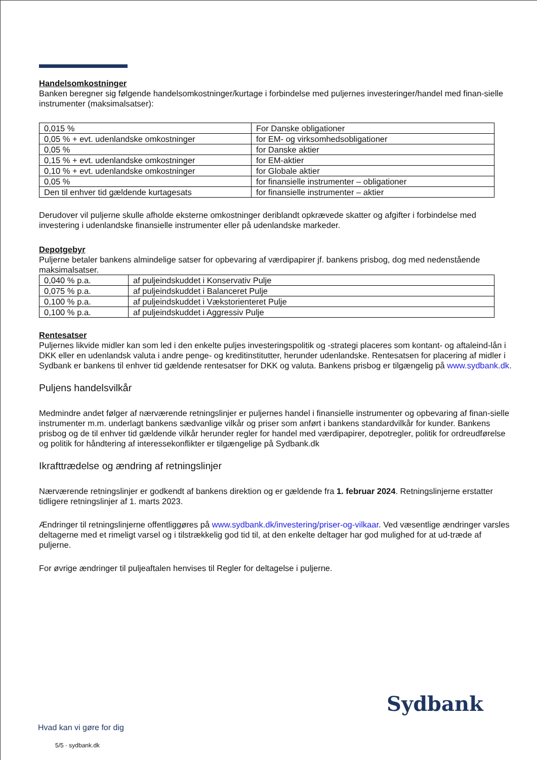Handelsomkostninger
Banken beregner sig følgende handelsomkostninger/kurtage i forbindelse med puljernes investeringer/handel med finan-sielle instrumenter (maksimalsatser):
| 0,015 % | For Danske obligationer |
| 0,05 % + evt. udenlandske omkostninger | for EM- og virksomhedsobligationer |
| 0,05 % | for Danske aktier |
| 0,15 % + evt. udenlandske omkostninger | for EM-aktier |
| 0,10 % + evt. udenlandske omkostninger | for Globale aktier |
| 0,05 % | for finansielle instrumenter – obligationer |
| Den til enhver tid gældende kurtagesats | for finansielle instrumenter – aktier |
Derudover vil puljerne skulle afholde eksterne omkostninger deriblandt opkrævede skatter og afgifter i forbindelse med investering i udenlandske finansielle instrumenter eller på udenlandske markeder.
Depotgebyr
Puljerne betaler bankens almindelige satser for opbevaring af værdipapirer jf. bankens prisbog, dog med nedenstående maksimalsatser.
| 0,040 % p.a. | af puljeindskuddet i Konservativ Pulje |
| 0,075 % p.a. | af puljeindskuddet i Balanceret Pulje |
| 0,100 % p.a. | af puljeindskuddet i Vækstorienteret Pulje |
| 0,100 % p.a. | af puljeindskuddet i Aggressiv Pulje |
Rentesatser
Puljernes likvide midler kan som led i den enkelte puljes investeringspolitik og -strategi placeres som kontant- og aftaleind-lån i DKK eller en udenlandsk valuta i andre penge- og kreditinstitutter, herunder udenlandske. Rentesatsen for placering af midler i Sydbank er bankens til enhver tid gældende rentesatser for DKK og valuta. Bankens prisbog er tilgængelig på www.sydbank.dk.
Puljens handelsvilkår
Medmindre andet følger af nærværende retningslinjer er puljernes handel i finansielle instrumenter og opbevaring af finan-sielle instrumenter m.m. underlagt bankens sædvanlige vilkår og priser som anført i bankens standardvilkår for kunder. Bankens prisbog og de til enhver tid gældende vilkår herunder regler for handel med værdipapirer, depotregler, politik for ordreudførelse og politik for håndtering af interessekonflikter er tilgængelige på Sydbank.dk
Ikrafttrædelse og ændring af retningslinjer
Nærværende retningslinjer er godkendt af bankens direktion og er gældende fra 1. februar 2024. Retningslinjerne erstatter tidligere retningslinjer af 1. marts 2023.
Ændringer til retningslinjerne offentliggøres på www.sydbank.dk/investering/priser-og-vilkaar. Ved væsentlige ændringer varsles deltagerne med et rimeligt varsel og i tilstrækkelig god tid til, at den enkelte deltager har god mulighed for at ud-træde af puljerne.
For øvrige ændringer til puljeaftalen henvises til Regler for deltagelse i puljerne.
Sydbank
Hvad kan vi gøre for dig
5/5 · sydbank.dk